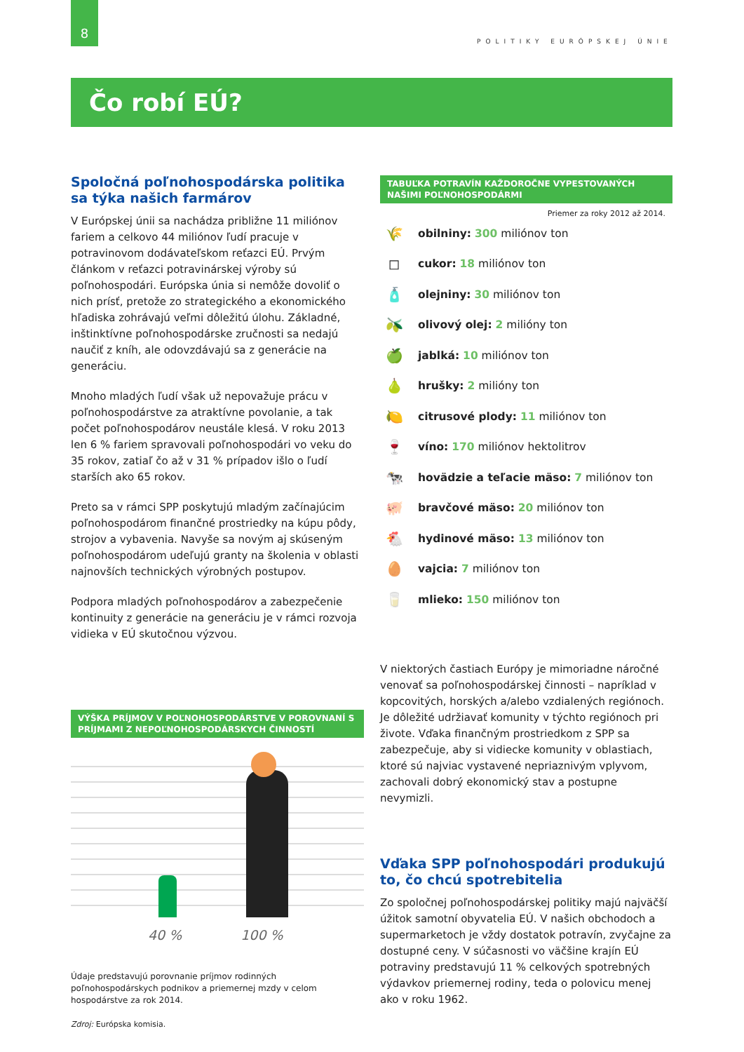8
POLITIKY EURÓPSKEJ ÚNIE
Čo robí EÚ?
Spoločná poľnohospodárska politika sa týka našich farmárov
V Európskej únii sa nachádza približne 11 miliónov fariem a celkovo 44 miliónov ľudí pracuje v potravinovom dodávateľskom reťazci EÚ. Prvým článkom v reťazci potravinárskej výroby sú poľnohospodári. Európska únia si nemôže dovoliť o nich prísť, pretože zo strategického a ekonomického hľadiska zohrávajú veľmi dôležitú úlohu. Základné, inštinktívne poľnohospodárske zručnosti sa nedajú naučiť z kníh, ale odovzdávajú sa z generácie na generáciu.
Mnoho mladých ľudí však už nepovažuje prácu v poľnohospodárstve za atraktívne povolanie, a tak počet poľnohospodárov neustále klesá. V roku 2013 len 6 % fariem spravovali poľnohospodári vo veku do 35 rokov, zatiaľ čo až v 31 % prípadov išlo o ľudí starších ako 65 rokov.
Preto sa v rámci SPP poskytujú mladým začínajúcim poľnohospodárom finančné prostriedky na kúpu pôdy, strojov a vybavenia. Navyše sa novým aj skúseným poľnohospodárom udeľujú granty na školenia v oblasti najnovších technických výrobných postupov.
Podpora mladých poľnohospodárov a zabezpečenie kontinuity z generácie na generáciu je v rámci rozvoja vidieka v EÚ skutočnou výzvou.
VÝŠKA PRÍJMOV V POĽNOHOSPODÁRSTVE V POROVNANÍ S PRÍJMAMI Z NEPOĽNOHOSPODÁRSKYCH ČINNOSTÍ
40 % 100 %
Údaje predstavujú porovnanie príjmov rodinných poľnohospodárskych podnikov a priemernej mzdy v celom hospodárstve za rok 2014.
Zdroj: Európska komisia.
TABUĽKA POTRAVÍN KAŽDOROČNE VYPESTOVANÝCH NAŠIMI POĽNOHOSPODÁRMI
Priemer za roky 2012 až 2014.
🌾 obilniny: 300 miliónov ton
◻ cukor: 18 miliónov ton
🧴 olejniny: 30 miliónov ton
🫒 olivový olej: 2 milióny ton
🍏 jablká: 10 miliónov ton
🍐 hrušky: 2 milióny ton
🍋 citrusové plody: 11 miliónov ton
🍷 víno: 170 miliónov hektolitrov
🐄 hovädzie a teľacie mäso: 7 miliónov ton
🐖 bravčové mäso: 20 miliónov ton
🐔 hydinové mäso: 13 miliónov ton
🥚 vajcia: 7 miliónov ton
🥛 mlieko: 150 miliónov ton
V niektorých častiach Európy je mimoriadne náročné venovať sa poľnohospodárskej činnosti – napríklad v kopcovitých, horských a/alebo vzdialených regiónoch. Je dôležité udržiavať komunity v týchto regiónoch pri živote. Vďaka finančným prostriedkom z SPP sa zabezpečuje, aby si vidiecke komunity v oblastiach, ktoré sú najviac vystavené nepriaznivým vplyvom, zachovali dobrý ekonomický stav a postupne nevymizli.
Vďaka SPP poľnohospodári produkujú to, čo chcú spotrebitelia
Zo spoločnej poľnohospodárskej politiky majú najväčší úžitok samotní obyvatelia EÚ. V našich obchodoch a supermarketoch je vždy dostatok potravín, zvyčajne za dostupné ceny. V súčasnosti vo väčšine krajín EÚ potraviny predstavujú 11 % celkových spotrebných výdavkov priemernej rodiny, teda o polovicu menej ako v roku 1962.